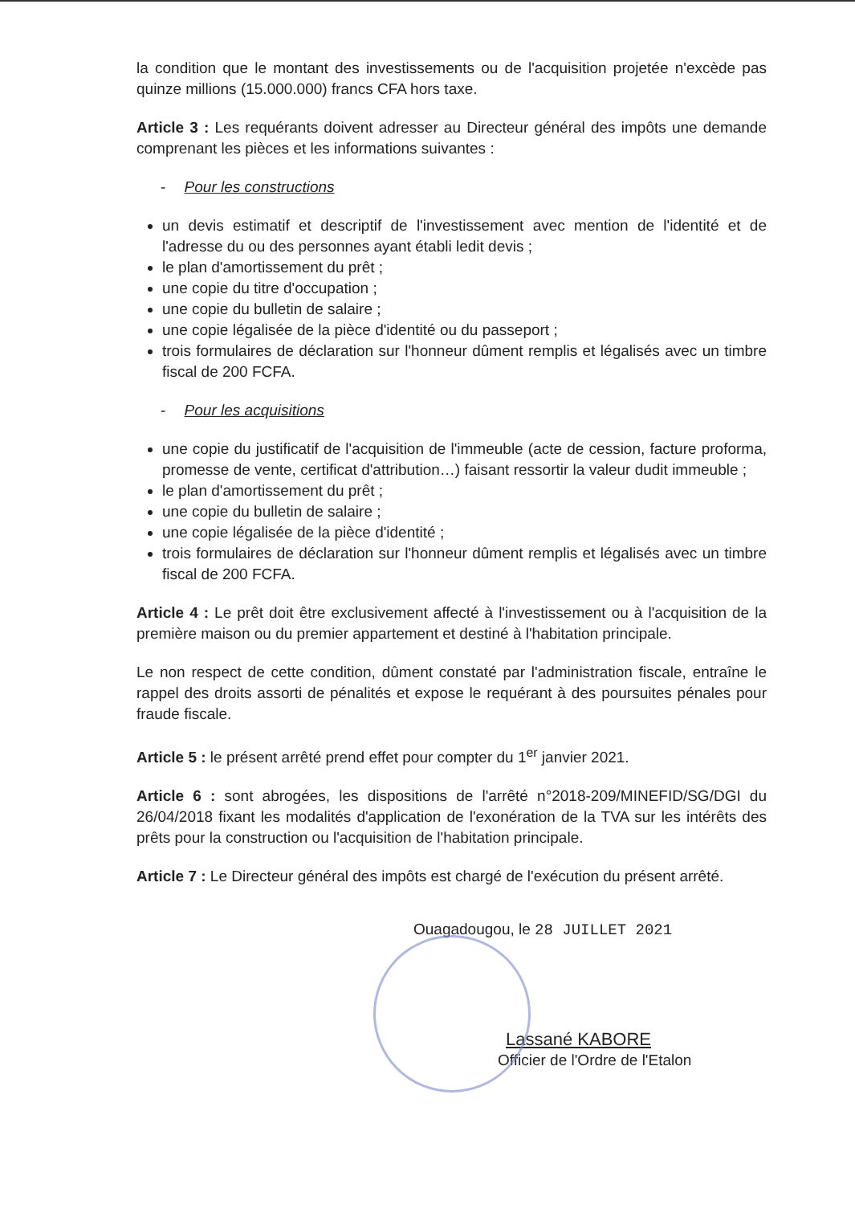la condition que le montant des investissements ou de l'acquisition projetée n'excède pas quinze millions (15.000.000) francs CFA hors taxe.
Article 3 : Les requérants doivent adresser au Directeur général des impôts une demande comprenant les pièces et les informations suivantes :
- Pour les constructions
un devis estimatif et descriptif de l'investissement avec mention de l'identité et de l'adresse du ou des personnes ayant établi ledit devis ;
le plan d'amortissement du prêt ;
une copie du titre d'occupation ;
une copie du bulletin de salaire ;
une copie légalisée de la pièce d'identité ou du passeport ;
trois formulaires de déclaration sur l'honneur dûment remplis et légalisés avec un timbre fiscal de 200 FCFA.
- Pour les acquisitions
une copie du justificatif de l'acquisition de l'immeuble (acte de cession, facture proforma, promesse de vente, certificat d'attribution…) faisant ressortir la valeur dudit immeuble ;
le plan d'amortissement du prêt ;
une copie du bulletin de salaire ;
une copie légalisée de la pièce d'identité ;
trois formulaires de déclaration sur l'honneur dûment remplis et légalisés avec un timbre fiscal de 200 FCFA.
Article 4 : Le prêt doit être exclusivement affecté à l'investissement ou à l'acquisition de la première maison ou du premier appartement et destiné à l'habitation principale.
Le non respect de cette condition, dûment constaté par l'administration fiscale, entraîne le rappel des droits assorti de pénalités et expose le requérant à des poursuites pénales pour fraude fiscale.
Article 5 : le présent arrêté prend effet pour compter du 1<sup>er</sup> janvier 2021.
Article 6 : sont abrogées, les dispositions de l'arrêté n°2018-209/MINEFID/SG/DGI du 26/04/2018 fixant les modalités d'application de l'exonération de la TVA sur les intérêts des prêts pour la construction ou l'acquisition de l'habitation principale.
Article 7 : Le Directeur général des impôts est chargé de l'exécution du présent arrêté.
Ouagadougou, le 28 JUILLET 2021
Lassané KABORE
Officier de l'Ordre de l'Etalon